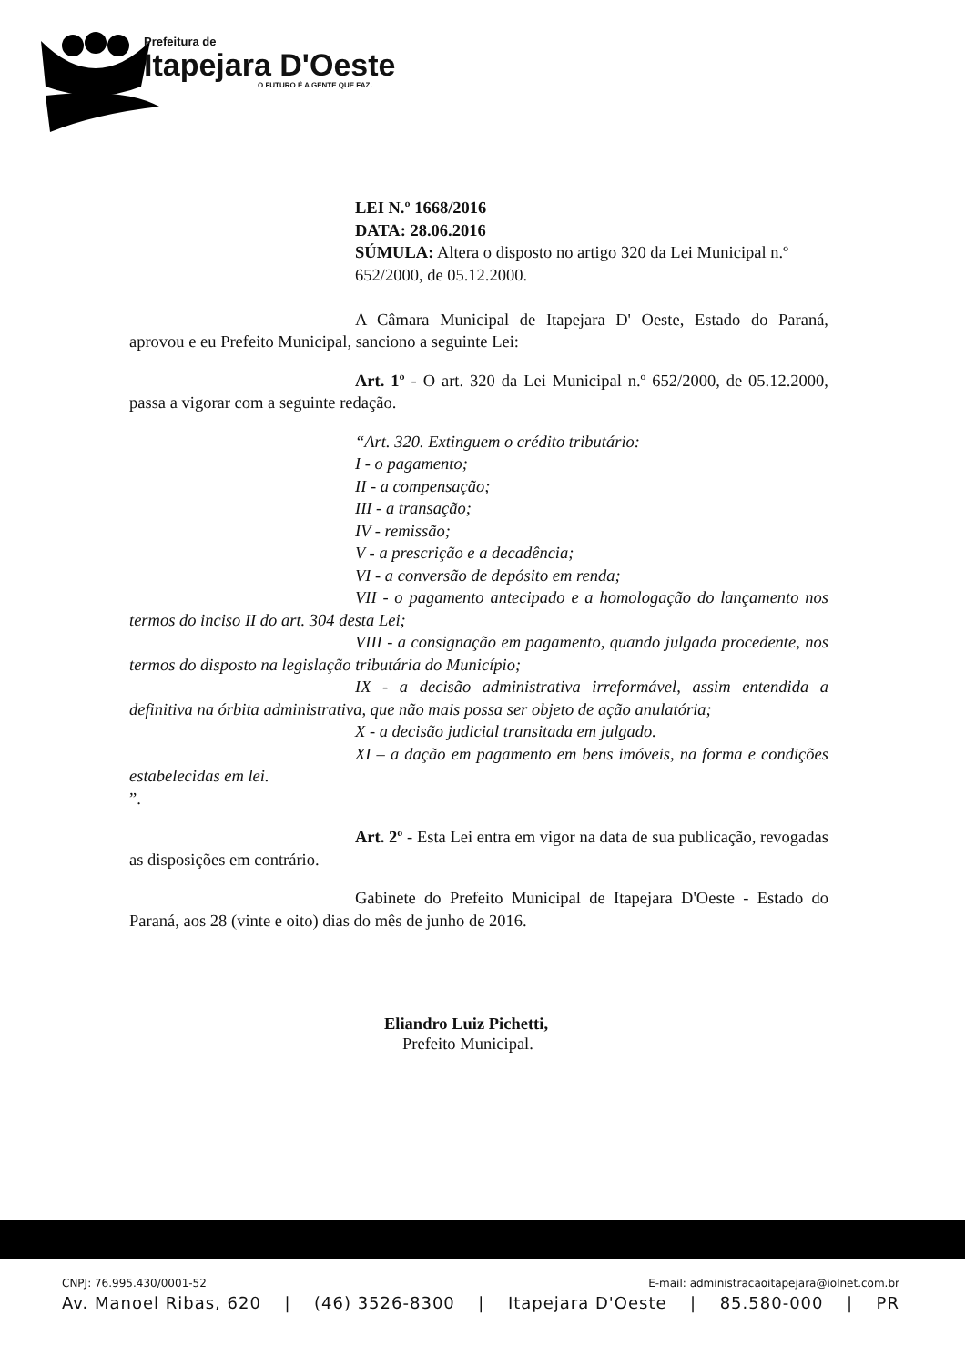Prefeitura de
Itapejara D'Oeste
O FUTURO É A GENTE QUE FAZ.
LEI N.º 1668/2016
DATA: 28.06.2016
SÚMULA: Altera o disposto no artigo 320 da Lei Municipal n.º 652/2000, de 05.12.2000.
A Câmara Municipal de Itapejara D' Oeste, Estado do Paraná, aprovou e eu Prefeito Municipal, sanciono a seguinte Lei:
Art. 1º - O art. 320 da Lei Municipal n.º 652/2000, de 05.12.2000, passa a vigorar com a seguinte redação.
“Art. 320. Extinguem o crédito tributário:
I - o pagamento;
II - a compensação;
III - a transação;
IV - remissão;
V - a prescrição e a decadência;
VI - a conversão de depósito em renda;
VII - o pagamento antecipado e a homologação do lançamento nos termos do inciso II do art. 304 desta Lei;
VIII - a consignação em pagamento, quando julgada procedente, nos termos do disposto na legislação tributária do Município;
IX - a decisão administrativa irreformável, assim entendida a definitiva na órbita administrativa, que não mais possa ser objeto de ação anulatória;
X - a decisão judicial transitada em julgado.
XI – a dação em pagamento em bens imóveis, na forma e condições estabelecidas em lei.
”.
Art. 2º - Esta Lei entra em vigor na data de sua publicação, revogadas as disposições em contrário.
Gabinete do Prefeito Municipal de Itapejara D'Oeste - Estado do Paraná, aos 28 (vinte e oito) dias do mês de junho de 2016.
Eliandro Luiz Pichetti,
Prefeito Municipal.
CNPJ: 76.995.430/0001-52 E-mail: administracaoitapejara@iolnet.com.br
Av. Manoel Ribas, 620 | (46) 3526-8300 | Itapejara D'Oeste | 85.580-000 | PR